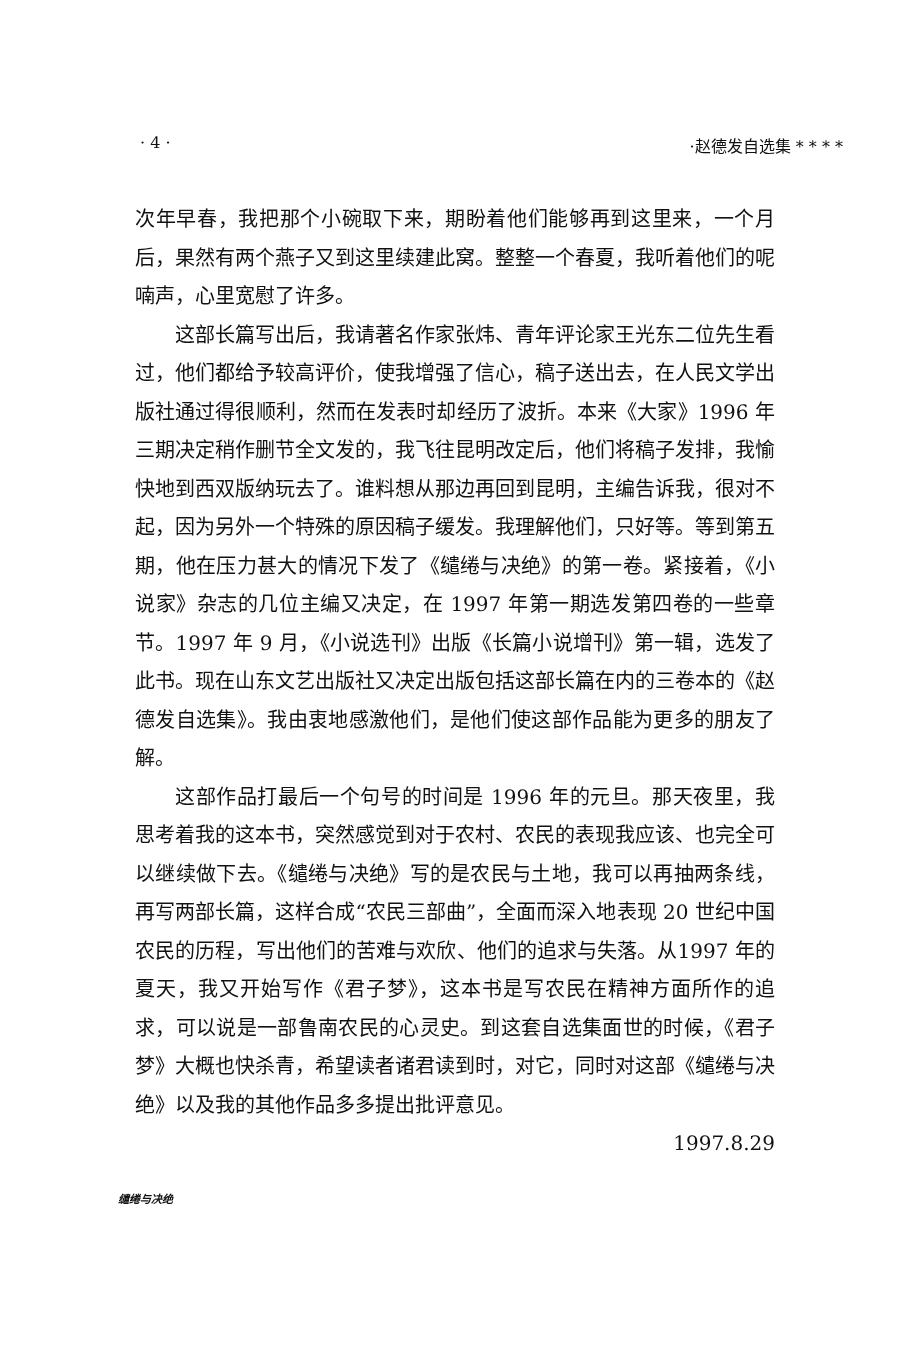· 4 · ·赵德发自选集 * * * *
次年早春，我把那个小碗取下来，期盼着他们能够再到这里来，一个月后，果然有两个燕子又到这里续建此窝。整整一个春夏，我听着他们的呢喃声，心里宽慰了许多。
这部长篇写出后，我请著名作家张炜、青年评论家王光东二位先生看过，他们都给予较高评价，使我增强了信心，稿子送出去，在人民文学出版社通过得很顺利，然而在发表时却经历了波折。本来《大家》1996 年三期决定稍作删节全文发的，我飞往昆明改定后，他们将稿子发排，我愉快地到西双版纳玩去了。谁料想从那边再回到昆明，主编告诉我，很对不起，因为另外一个特殊的原因稿子缓发。我理解他们，只好等。等到第五期，他在压力甚大的情况下发了《缱绻与决绝》的第一卷。紧接着，《小说家》杂志的几位主编又决定，在 1997 年第一期选发第四卷的一些章节。1997 年 9 月，《小说选刊》出版《长篇小说增刊》第一辑，选发了此书。现在山东文艺出版社又决定出版包括这部长篇在内的三卷本的《赵德发自选集》。我由衷地感激他们，是他们使这部作品能为更多的朋友了解。
这部作品打最后一个句号的时间是 1996 年的元旦。那天夜里，我思考着我的这本书，突然感觉到对于农村、农民的表现我应该、也完全可以继续做下去。《缱绻与决绝》写的是农民与土地，我可以再抽两条线，再写两部长篇，这样合成“农民三部曲”，全面而深入地表现 20 世纪中国农民的历程，写出他们的苦难与欢欣、他们的追求与失落。从1997 年的夏天，我又开始写作《君子梦》，这本书是写农民在精神方面所作的追求，可以说是一部鲁南农民的心灵史。到这套自选集面世的时候，《君子梦》大概也快杀青，希望读者诸君读到时，对它，同时对这部《缱绻与决绝》以及我的其他作品多多提出批评意见。
1997.8.29
缱绻与决绝